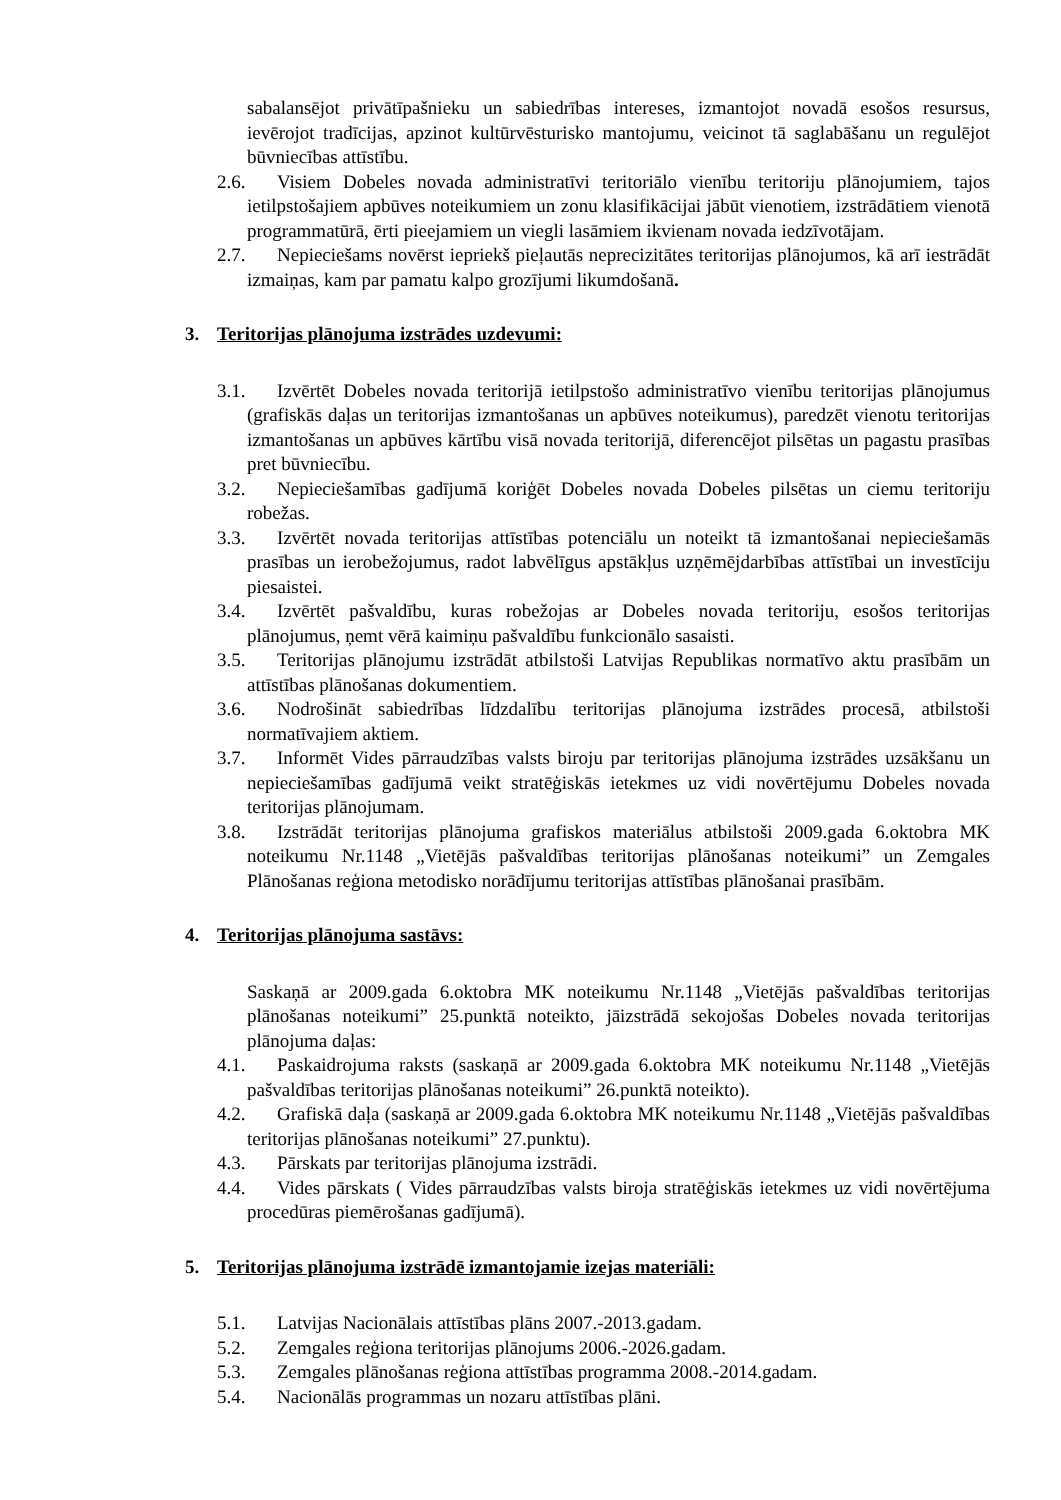sabalansējot privātīpašnieku un sabiedrības intereses, izmantojot novadā esošos resursus, ievērojot tradīcijas, apzinot kultūrvēsturisko mantojumu, veicinot tā saglabāšanu un regulējot būvniecības attīstību.
2.6. Visiem Dobeles novada administratīvi teritoriālo vienību teritoriju plānojumiem, tajos ietilpstošajiem apbūves noteikumiem un zonu klasifikācijai jābūt vienotiem, izstrādātiem vienotā programmatūrā, ērti pieejamiem un viegli lasāmiem ikvienam novada iedzīvotājam.
2.7. Nepieciešams novērst iepriekš pieļautās neprecizitātes teritorijas plānojumos, kā arī iestrādāt izmaiņas, kam par pamatu kalpo grozījumi likumdošanā.
3. Teritorijas plānojuma izstrādes uzdevumi:
3.1. Izvērtēt Dobeles novada teritorijā ietilpstošo administratīvo vienību teritorijas plānojumus (grafiskās daļas un teritorijas izmantošanas un apbūves noteikumus), paredzēt vienotu teritorijas izmantošanas un apbūves kārtību visā novada teritorijā, diferencējot pilsētas un pagastu prasības pret būvniecību.
3.2. Nepieciešamības gadījumā koriģēt Dobeles novada Dobeles pilsētas un ciemu teritoriju robežas.
3.3. Izvērtēt novada teritorijas attīstības potenciālu un noteikt tā izmantošanai nepieciešamās prasības un ierobežojumus, radot labvēlīgus apstākļus uzņēmējdarbības attīstībai un investīciju piesaistei.
3.4. Izvērtēt pašvaldību, kuras robežojas ar Dobeles novada teritoriju, esošos teritorijas plānojumus, ņemt vērā kaimiņu pašvaldību funkcionālo sasaisti.
3.5. Teritorijas plānojumu izstrādāt atbilstoši Latvijas Republikas normatīvo aktu prasībām un attīstības plānošanas dokumentiem.
3.6. Nodrošināt sabiedrības līdzdalību teritorijas plānojuma izstrādes procesā, atbilstoši normatīvajiem aktiem.
3.7. Informēt Vides pārraudzības valsts biroju par teritorijas plānojuma izstrādes uzsākšanu un nepieciešamības gadījumā veikt stratēģiskās ietekmes uz vidi novērtējumu Dobeles novada teritorijas plānojumam.
3.8. Izstrādāt teritorijas plānojuma grafiskos materiālus atbilstoši 2009.gada 6.oktobra MK noteikumu Nr.1148 „Vietējās pašvaldības teritorijas plānošanas noteikumi” un Zemgales Plānošanas reģiona metodisko norādījumu teritorijas attīstības plānošanai prasībām.
4. Teritorijas plānojuma sastāvs:
Saskaņā ar 2009.gada 6.oktobra MK noteikumu Nr.1148 „Vietējās pašvaldības teritorijas plānošanas noteikumi” 25.punktā noteikto, jāizstrādā sekojošas Dobeles novada teritorijas plānojuma daļas:
4.1. Paskaidrojuma raksts (saskaņā ar 2009.gada 6.oktobra MK noteikumu Nr.1148 „Vietējās pašvaldības teritorijas plānošanas noteikumi” 26.punktā noteikto).
4.2. Grafiskā daļa (saskaņā ar 2009.gada 6.oktobra MK noteikumu Nr.1148 „Vietējās pašvaldības teritorijas plānošanas noteikumi” 27.punktu).
4.3. Pārskats par teritorijas plānojuma izstrādi.
4.4. Vides pārskats ( Vides pārraudzības valsts biroja stratēģiskās ietekmes uz vidi novērtējuma procedūras piemērošanas gadījumā).
5. Teritorijas plānojuma izstrādē izmantojamie izejas materiāli:
5.1. Latvijas Nacionālais attīstības plāns 2007.-2013.gadam.
5.2. Zemgales reģiona teritorijas plānojums 2006.-2026.gadam.
5.3. Zemgales plānošanas reģiona attīstības programma 2008.-2014.gadam.
5.4. Nacionālās programmas un nozaru attīstības plāni.